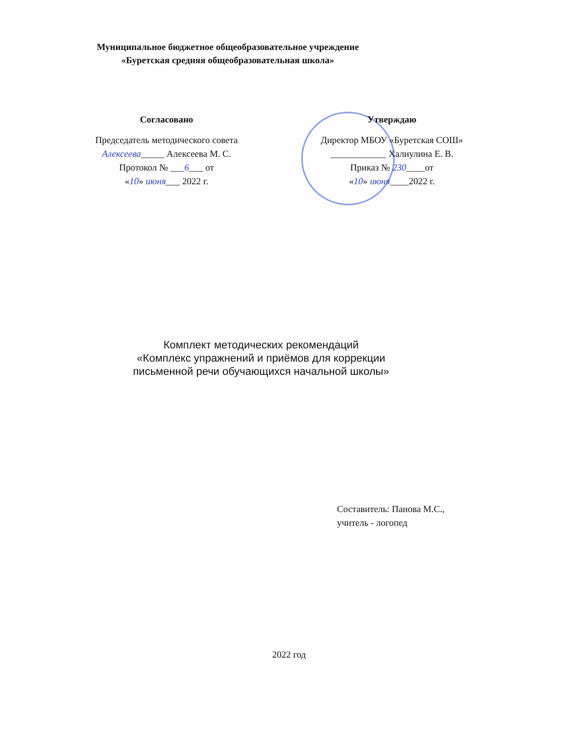Муниципальное бюджетное общеобразовательное учреждение
«Буретская средняя общеобразовательная школа»
Согласовано
Председатель методического совета
Алексеева_____ Алексеева М. С.
Протокол № ___6___ от
«10» июня___ 2022 г.
Утверждаю
Директор МБОУ «Буретская СОШ»
____________ Халиулина Е. В.
Приказ № 230____от
«10» июня____2022 г.
Комплект методических рекомендаций
«Комплекс упражнений и приёмов для коррекции
письменной речи обучающихся начальной школы»
Составитель: Панова М.С.,
учитель - логопед
2022 год